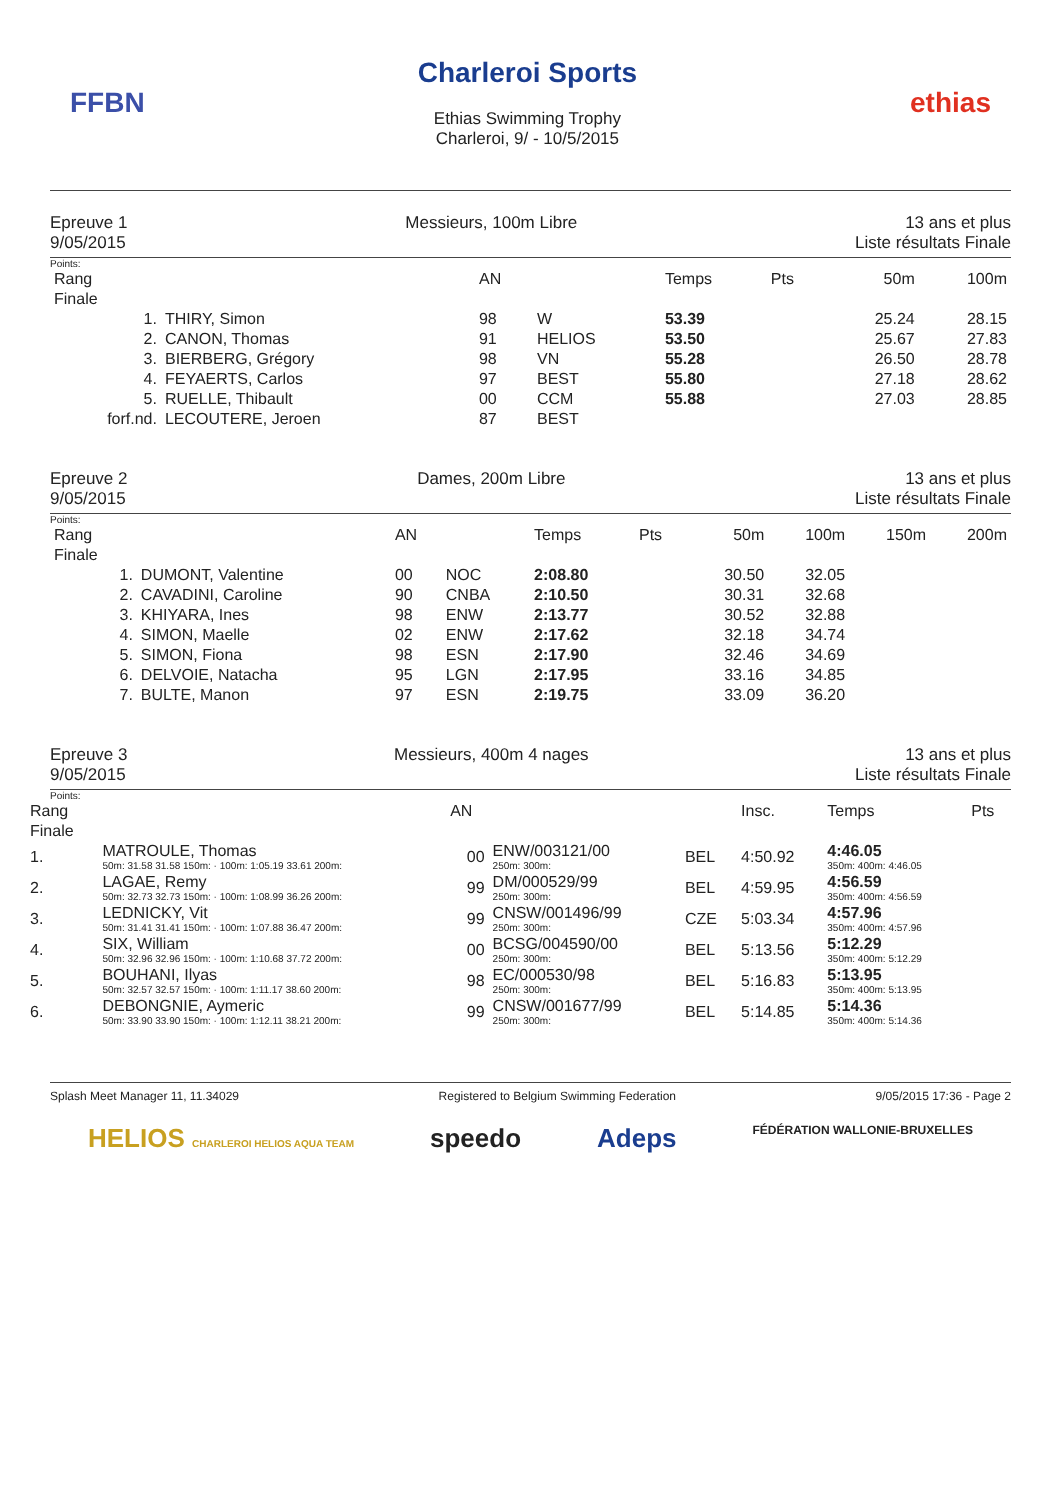FFBN
Charleroi Sports
Ethias Swimming Trophy
Charleroi, 9/ - 10/5/2015
ethias
Epreuve 1
9/05/2015
Messieurs, 100m Libre 13 ans et plus
Liste résultats Finale
Points:
| Rang | | AN | | Temps | Pts | 50m | 100m |
| --- | --- | --- | --- | --- | --- | --- | --- |
| Finale | | | | | | | |
| 1. | THIRY, Simon | 98 | W | 53.39 | | 25.24 | 28.15 |
| 2. | CANON, Thomas | 91 | HELIOS | 53.50 | | 25.67 | 27.83 |
| 3. | BIERBERG, Grégory | 98 | VN | 55.28 | | 26.50 | 28.78 |
| 4. | FEYAERTS, Carlos | 97 | BEST | 55.80 | | 27.18 | 28.62 |
| 5. | RUELLE, Thibault | 00 | CCM | 55.88 | | 27.03 | 28.85 |
| forf.nd. | LECOUTERE, Jeroen | 87 | BEST | | | | |
Epreuve 2
9/05/2015
Dames, 200m Libre 13 ans et plus
Liste résultats Finale
Points:
| Rang | | AN | | Temps | Pts | 50m | 100m | 150m | 200m |
| --- | --- | --- | --- | --- | --- | --- | --- | --- | --- |
| Finale | | | | | | | | | |
| 1. | DUMONT, Valentine | 00 | NOC | 2:08.80 | | 30.50 | 32.05 | | |
| 2. | CAVADINI, Caroline | 90 | CNBA | 2:10.50 | | 30.31 | 32.68 | | |
| 3. | KHIYARA, Ines | 98 | ENW | 2:13.77 | | 30.52 | 32.88 | | |
| 4. | SIMON, Maelle | 02 | ENW | 2:17.62 | | 32.18 | 34.74 | | |
| 5. | SIMON, Fiona | 98 | ESN | 2:17.90 | | 32.46 | 34.69 | | |
| 6. | DELVOIE, Natacha | 95 | LGN | 2:17.95 | | 33.16 | 34.85 | | |
| 7. | BULTE, Manon | 97 | ESN | 2:19.75 | | 33.09 | 36.20 | | |
Epreuve 3
9/05/2015
Messieurs, 400m 4 nages 13 ans et plus
Liste résultats Finale
Points:
| Rang | | AN | | | Insc. | Temps | Pts |
| --- | --- | --- | --- | --- | --- | --- | --- |
| Finale | | | | | | | |
| 1. | MATROULE, Thomas 50m: 31.58 31.58 150m: · 100m: 1:05.19 33.61 200m: | 00 | ENW/003121/00 250m: 300m: | BEL | 4:50.92 | 4:46.05 350m: 400m: 4:46.05 | |
| 2. | LAGAE, Remy 50m: 32.73 32.73 150m: · 100m: 1:08.99 36.26 200m: | 99 | DM/000529/99 250m: 300m: | BEL | 4:59.95 | 4:56.59 350m: 400m: 4:56.59 | |
| 3. | LEDNICKY, Vit 50m: 31.41 31.41 150m: · 100m: 1:07.88 36.47 200m: | 99 | CNSW/001496/99 250m: 300m: | CZE | 5:03.34 | 4:57.96 350m: 400m: 4:57.96 | |
| 4. | SIX, William 50m: 32.96 32.96 150m: · 100m: 1:10.68 37.72 200m: | 00 | BCSG/004590/00 250m: 300m: | BEL | 5:13.56 | 5:12.29 350m: 400m: 5:12.29 | |
| 5. | BOUHANI, Ilyas 50m: 32.57 32.57 150m: · 100m: 1:11.17 38.60 200m: | 98 | EC/000530/98 250m: 300m: | BEL | 5:16.83 | 5:13.95 350m: 400m: 5:13.95 | |
| 6. | DEBONGNIE, Aymeric 50m: 33.90 33.90 150m: · 100m: 1:12.11 38.21 200m: | 99 | CNSW/001677/99 250m: 300m: | BEL | 5:14.85 | 5:14.36 350m: 400m: 5:14.36 | |
Splash Meet Manager 11, 11.34029 Registered to Belgium Swimming Federation 9/05/2015 17:36 - Page 2
HELIOS CHARLEROI HELIOS AQUA TEAM speedo Adeps FÉDÉRATION WALLONIE-BRUXELLES